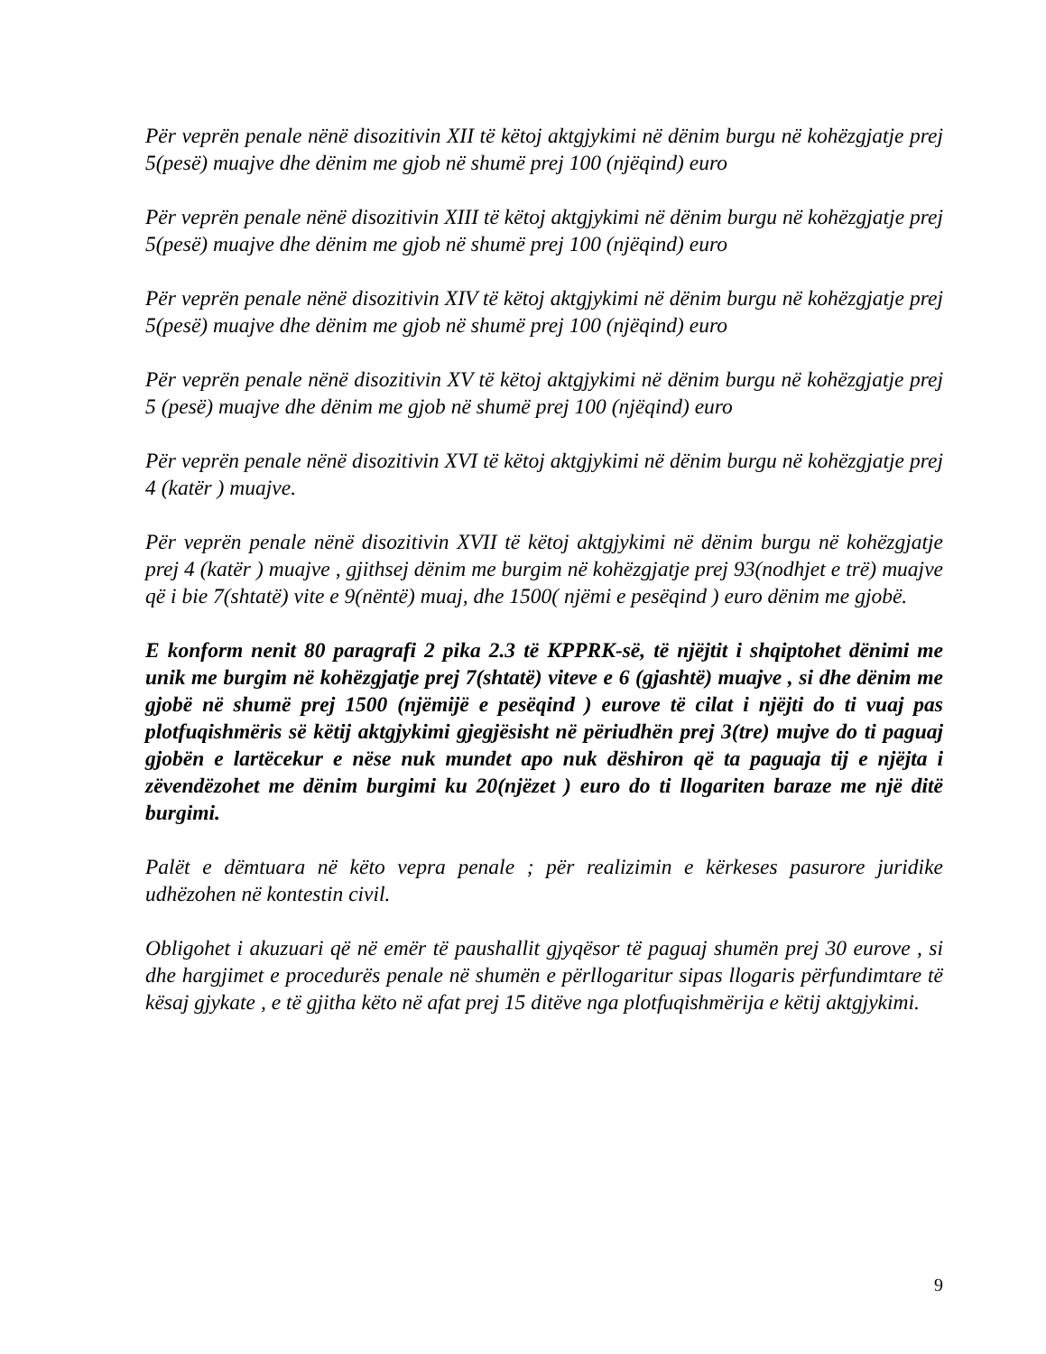Për veprën penale nënë disozitivin XII të këtoj aktgjykimi në dënim burgu në kohëzgjatje prej 5(pesë) muajve dhe dënim me gjob në shumë prej 100 (njëqind) euro
Për veprën penale nënë disozitivin XIII të këtoj aktgjykimi në dënim burgu në kohëzgjatje prej 5(pesë) muajve dhe dënim me gjob në shumë prej 100 (njëqind) euro
Për veprën penale nënë disozitivin XIV të këtoj aktgjykimi në dënim burgu në kohëzgjatje prej 5(pesë) muajve dhe dënim me gjob në shumë prej 100 (njëqind) euro
Për veprën penale nënë disozitivin XV të këtoj aktgjykimi në dënim burgu në kohëzgjatje prej 5 (pesë) muajve dhe dënim me gjob në shumë prej 100 (njëqind) euro
Për veprën penale nënë disozitivin XVI të këtoj aktgjykimi në dënim burgu në kohëzgjatje prej 4 (katër ) muajve.
Për veprën penale nënë disozitivin XVII të këtoj aktgjykimi në dënim burgu në kohëzgjatje prej 4 (katër ) muajve , gjithsej dënim me burgim në kohëzgjatje prej 93(nodhjet e trë) muajve që i bie 7(shtatë) vite e 9(nëntë) muaj, dhe 1500( njëmi e pesëqind ) euro dënim me gjobë.
E konform nenit 80 paragrafi 2 pika 2.3 të KPPRK-së, të njëjtit i shqiptohet dënimi me unik me burgim në kohëzgjatje prej 7(shtatë) viteve e 6 (gjashtë) muajve , si dhe dënim me gjobë në shumë prej 1500 (njëmijë e pesëqind ) eurove të cilat i njëjti do ti vuaj pas plotfuqishmëris së këtij aktgjykimi gjegjësisht në përiudhën prej 3(tre) mujve do ti paguaj gjobën e lartëcekur e nëse nuk mundet apo nuk dëshiron që ta paguaja tij e njëjta i zëvendëzohet me dënim burgimi ku 20(njëzet ) euro do ti llogariten baraze me një ditë burgimi.
Palët e dëmtuara në këto vepra penale ; për realizimin e kërkeses pasurore juridike udhëzohen në kontestin civil.
Obligohet i akuzuari që në emër të paushallit gjyqësor të paguaj shumën prej 30 eurove , si dhe hargjimet e procedurës penale në shumën e përllogaritur sipas llogaris përfundimtare të kësaj gjykate , e të gjitha këto në afat prej 15 ditëve nga plotfuqishmërija e këtij aktgjykimi.
9